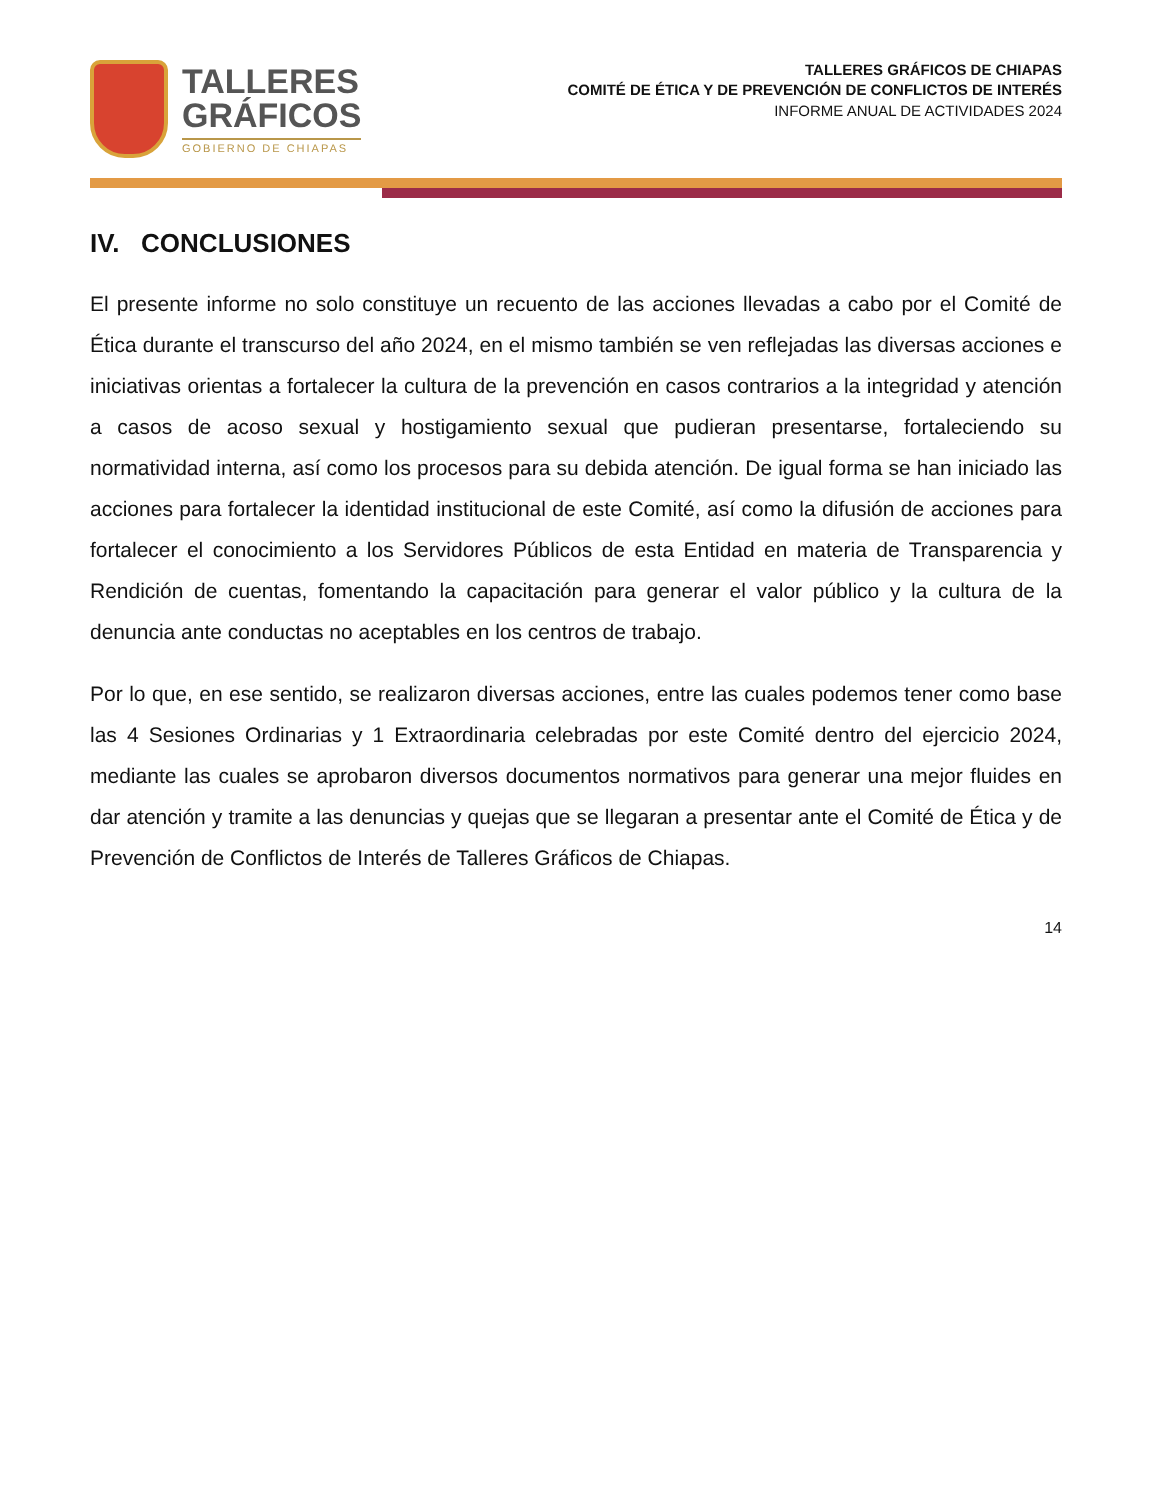TALLERES
GRÁFICOS
GOBIERNO DE CHIAPAS
TALLERES GRÁFICOS DE CHIAPAS
COMITÉ DE ÉTICA Y DE PREVENCIÓN DE CONFLICTOS DE INTERÉS
INFORME ANUAL DE ACTIVIDADES 2024
IV. CONCLUSIONES
El presente informe no solo constituye un recuento de las acciones llevadas a cabo por el Comité de Ética durante el transcurso del año 2024, en el mismo también se ven reflejadas las diversas acciones e iniciativas orientas a fortalecer la cultura de la prevención en casos contrarios a la integridad y atención a casos de acoso sexual y hostigamiento sexual que pudieran presentarse, fortaleciendo su normatividad interna, así como los procesos para su debida atención. De igual forma se han iniciado las acciones para fortalecer la identidad institucional de este Comité, así como la difusión de acciones para fortalecer el conocimiento a los Servidores Públicos de esta Entidad en materia de Transparencia y Rendición de cuentas, fomentando la capacitación para generar el valor público y la cultura de la denuncia ante conductas no aceptables en los centros de trabajo.
Por lo que, en ese sentido, se realizaron diversas acciones, entre las cuales podemos tener como base las 4 Sesiones Ordinarias y 1 Extraordinaria celebradas por este Comité dentro del ejercicio 2024, mediante las cuales se aprobaron diversos documentos normativos para generar una mejor fluides en dar atención y tramite a las denuncias y quejas que se llegaran a presentar ante el Comité de Ética y de Prevención de Conflictos de Interés de Talleres Gráficos de Chiapas.
14